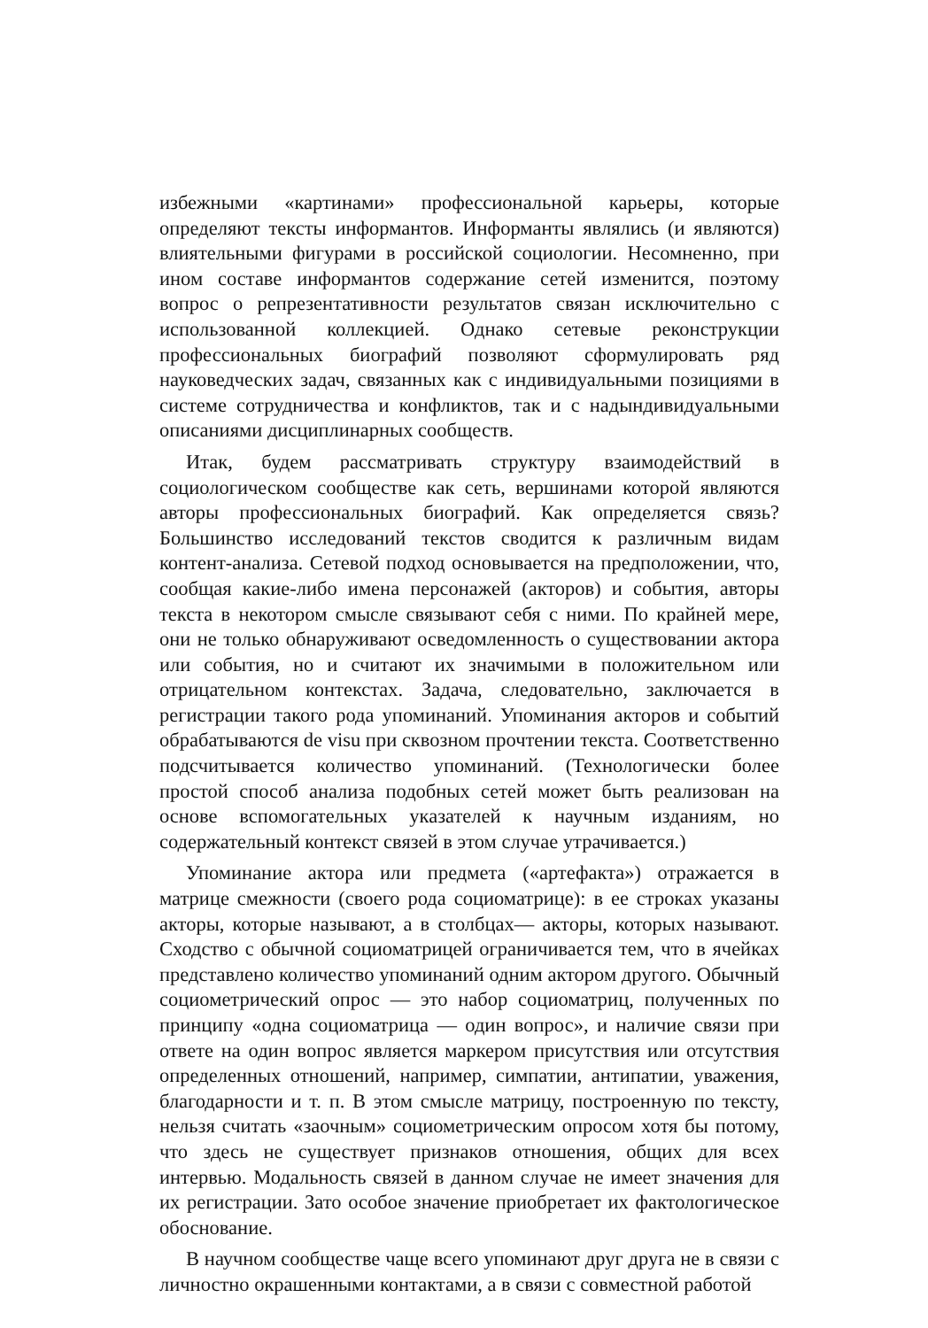избежными «картинами» профессиональной карьеры, которые определяют тексты информантов. Информанты являлись (и являются) влиятельными фигурами в российской социологии. Несомненно, при ином составе информантов содержание сетей изменится, поэтому вопрос о репрезентативности результатов связан исключительно с использованной коллекцией. Однако сетевые реконструкции профессиональных биографий позволяют сформулировать ряд науковедческих задач, связанных как с индивидуальными позициями в системе сотрудничества и конфликтов, так и с надындивидуальными описаниями дисциплинарных сообществ.
Итак, будем рассматривать структуру взаимодействий в социологическом сообществе как сеть, вершинами которой являются авторы профессиональных биографий. Как определяется связь? Большинство исследований текстов сводится к различным видам контент-анализа. Сетевой подход основывается на предположении, что, сообщая какие-либо имена персонажей (акторов) и события, авторы текста в некотором смысле связывают себя с ними. По крайней мере, они не только обнаруживают осведомленность о существовании актора или события, но и считают их значимыми в положительном или отрицательном контекстах. Задача, следовательно, заключается в регистрации такого рода упоминаний. Упоминания акторов и событий обрабатываются de visu при сквозном прочтении текста. Соответственно подсчитывается количество упоминаний. (Технологически более простой способ анализа подобных сетей может быть реализован на основе вспомогательных указателей к научным изданиям, но содержательный контекст связей в этом случае утрачивается.)
Упоминание актора или предмета («артефакта») отражается в матрице смежности (своего рода социоматрице): в ее строках указаны акторы, которые называют, а в столбцах— акторы, которых называют. Сходство с обычной социоматрицей ограничивается тем, что в ячейках представлено количество упоминаний одним актором другого. Обычный социометрический опрос — это набор социоматриц, полученных по принципу «одна социоматрица — один вопрос», и наличие связи при ответе на один вопрос является маркером присутствия или отсутствия определенных отношений, например, симпатии, антипатии, уважения, благодарности и т. п. В этом смысле матрицу, построенную по тексту, нельзя считать «заочным» социометрическим опросом хотя бы потому, что здесь не существует признаков отношения, общих для всех интервью. Модальность связей в данном случае не имеет значения для их регистрации. Зато особое значение приобретает их фактологическое обоснование.
В научном сообществе чаще всего упоминают друг друга не в связи с личностно окрашенными контактами, а в связи с совместной работой